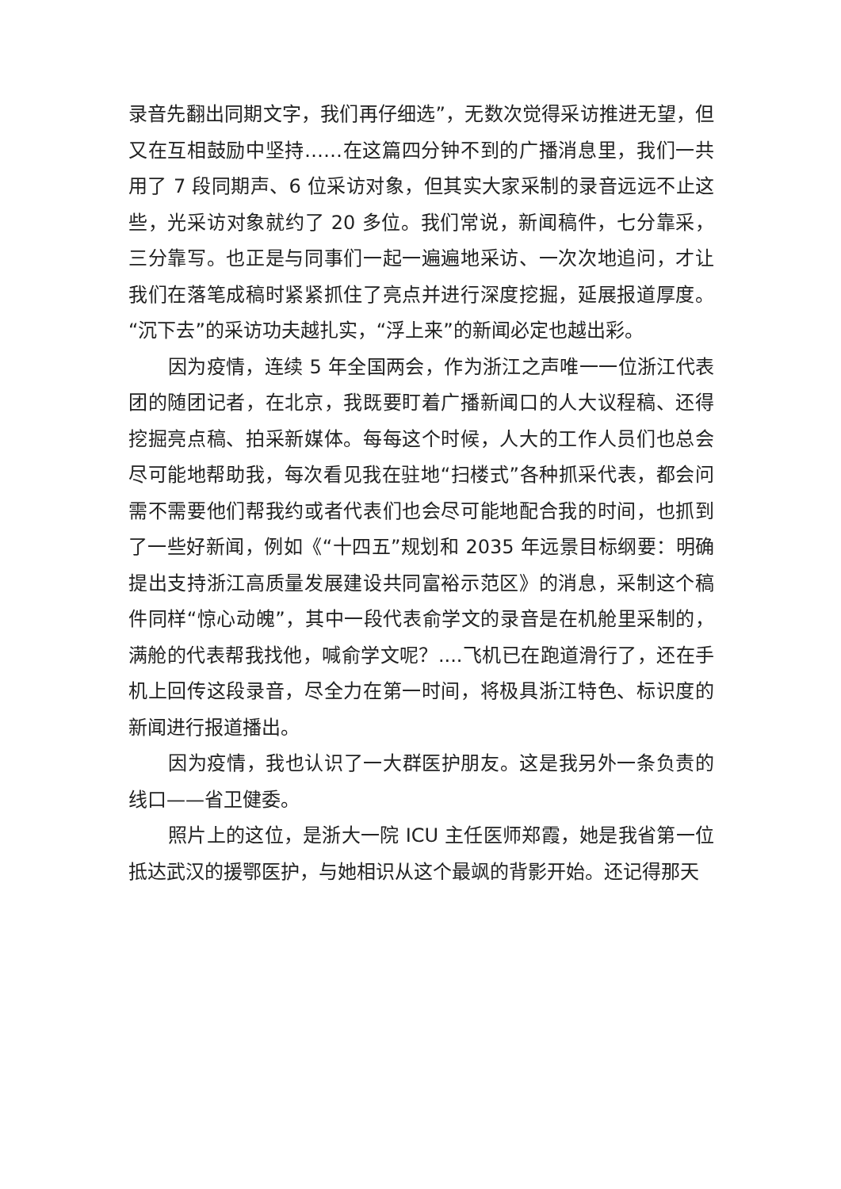录音先翻出同期文字，我们再仔细选”，无数次觉得采访推进无望，但又在互相鼓励中坚持……在这篇四分钟不到的广播消息里，我们一共用了 7 段同期声、6 位采访对象，但其实大家采制的录音远远不止这些，光采访对象就约了 20 多位。我们常说，新闻稿件，七分靠采，三分靠写。也正是与同事们一起一遍遍地采访、一次次地追问，才让我们在落笔成稿时紧紧抓住了亮点并进行深度挖掘，延展报道厚度。“沉下去”的采访功夫越扎实，“浮上来”的新闻必定也越出彩。
因为疫情，连续 5 年全国两会，作为浙江之声唯一一位浙江代表团的随团记者，在北京，我既要盯着广播新闻口的人大议程稿、还得挖掘亮点稿、拍采新媒体。每每这个时候，人大的工作人员们也总会尽可能地帮助我，每次看见我在驻地“扫楼式”各种抓采代表，都会问需不需要他们帮我约或者代表们也会尽可能地配合我的时间，也抓到了一些好新闻，例如《“十四五”规划和 2035 年远景目标纲要：明确提出支持浙江高质量发展建设共同富裕示范区》的消息，采制这个稿件同样“惊心动魄”，其中一段代表俞学文的录音是在机舱里采制的，满舱的代表帮我找他，喊俞学文呢？....飞机已在跑道滑行了，还在手机上回传这段录音，尽全力在第一时间，将极具浙江特色、标识度的新闻进行报道播出。
因为疫情，我也认识了一大群医护朋友。这是我另外一条负责的线口——省卫健委。
照片上的这位，是浙大一院 ICU 主任医师郑霞，她是我省第一位抵达武汉的援鄂医护，与她相识从这个最飒的背影开始。还记得那天